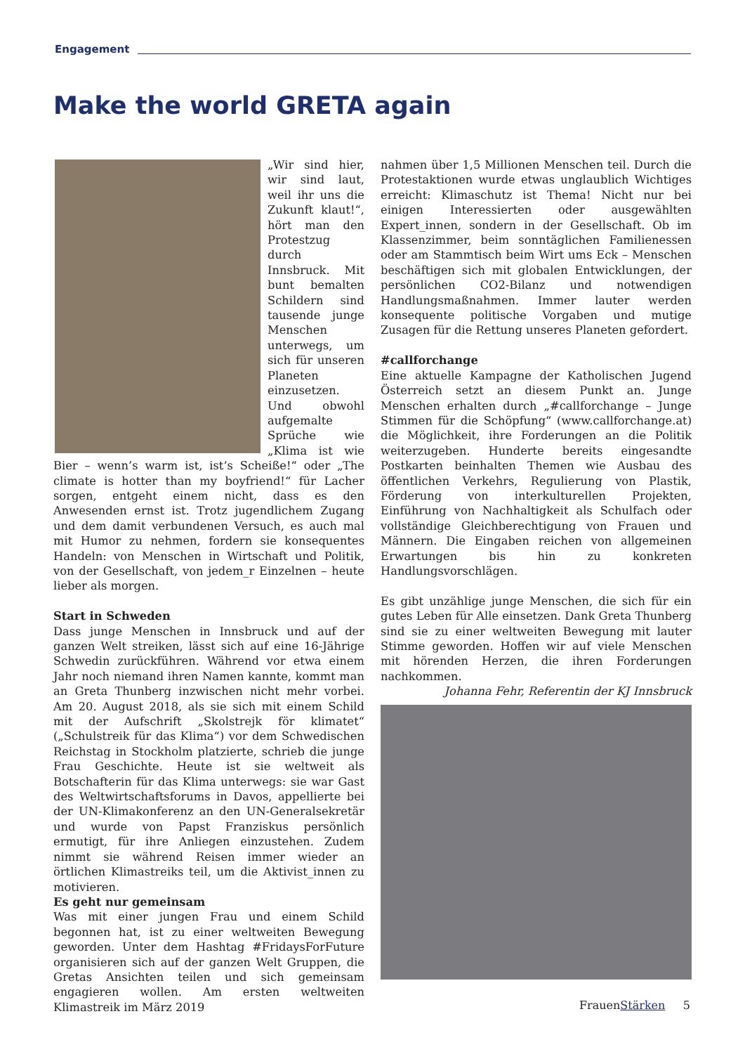Engagement
Make the world GRETA again
„Wir sind hier, wir sind laut, weil ihr uns die Zukunft klaut!“, hört man den Protestzug durch Innsbruck. Mit bunt bemalten Schildern sind tausende junge Menschen unterwegs, um sich für unseren Planeten einzusetzen. Und obwohl aufgemalte Sprüche wie „Klima ist wie Bier – wenn’s warm ist, ist’s Scheiße!“ oder „The climate is hotter than my boyfriend!“ für Lacher sorgen, entgeht einem nicht, dass es den Anwesenden ernst ist. Trotz jugendlichem Zugang und dem damit verbundenen Versuch, es auch mal mit Humor zu nehmen, fordern sie konsequentes Handeln: von Menschen in Wirtschaft und Politik, von der Gesellschaft, von jedem_r Einzelnen – heute lieber als morgen.
Start in Schweden
Dass junge Menschen in Innsbruck und auf der ganzen Welt streiken, lässt sich auf eine 16-Jährige Schwedin zurückführen. Während vor etwa einem Jahr noch niemand ihren Namen kannte, kommt man an Greta Thunberg inzwischen nicht mehr vorbei. Am 20. August 2018, als sie sich mit einem Schild mit der Aufschrift „Skolstrejk för klimatet“ („Schulstreik für das Klima“) vor dem Schwedischen Reichstag in Stockholm platzierte, schrieb die junge Frau Geschichte. Heute ist sie weltweit als Botschafterin für das Klima unterwegs: sie war Gast des Weltwirtschaftsforums in Davos, appellierte bei der UN-Klimakonferenz an den UN-Generalsekretär und wurde von Papst Franziskus persönlich ermutigt, für ihre Anliegen einzustehen. Zudem nimmt sie während Reisen immer wieder an örtlichen Klimastreiks teil, um die Aktivist_innen zu motivieren.
Es geht nur gemeinsam
Was mit einer jungen Frau und einem Schild begonnen hat, ist zu einer weltweiten Bewegung geworden. Unter dem Hashtag #FridaysForFuture organisieren sich auf der ganzen Welt Gruppen, die Gretas Ansichten teilen und sich gemeinsam engagieren wollen. Am ersten weltweiten Klimastreik im März 2019
nahmen über 1,5 Millionen Menschen teil. Durch die Protestaktionen wurde etwas unglaublich Wichtiges erreicht: Klimaschutz ist Thema! Nicht nur bei einigen Interessierten oder ausgewählten Expert_innen, sondern in der Gesellschaft. Ob im Klassenzimmer, beim sonntäglichen Familienessen oder am Stammtisch beim Wirt ums Eck – Menschen beschäftigen sich mit globalen Entwicklungen, der persönlichen CO2-Bilanz und notwendigen Handlungsmaßnahmen. Immer lauter werden konsequente politische Vorgaben und mutige Zusagen für die Rettung unseres Planeten gefordert.
#callforchange
Eine aktuelle Kampagne der Katholischen Jugend Österreich setzt an diesem Punkt an. Junge Menschen erhalten durch „#callforchange – Junge Stimmen für die Schöpfung“ (www.callforchange.at) die Möglichkeit, ihre Forderungen an die Politik weiterzugeben. Hunderte bereits eingesandte Postkarten beinhalten Themen wie Ausbau des öffentlichen Verkehrs, Regulierung von Plastik, Förderung von interkulturellen Projekten, Einführung von Nachhaltigkeit als Schulfach oder vollständige Gleichberechtigung von Frauen und Männern. Die Eingaben reichen von allgemeinen Erwartungen bis hin zu konkreten Handlungsvorschlägen.
Es gibt unzählige junge Menschen, die sich für ein gutes Leben für Alle einsetzen. Dank Greta Thunberg sind sie zu einer weltweiten Bewegung mit lauter Stimme geworden. Hoffen wir auf viele Menschen mit hörenden Herzen, die ihren Forderungen nachkommen.
Johanna Fehr, Referentin der KJ Innsbruck
FrauenStärken 5